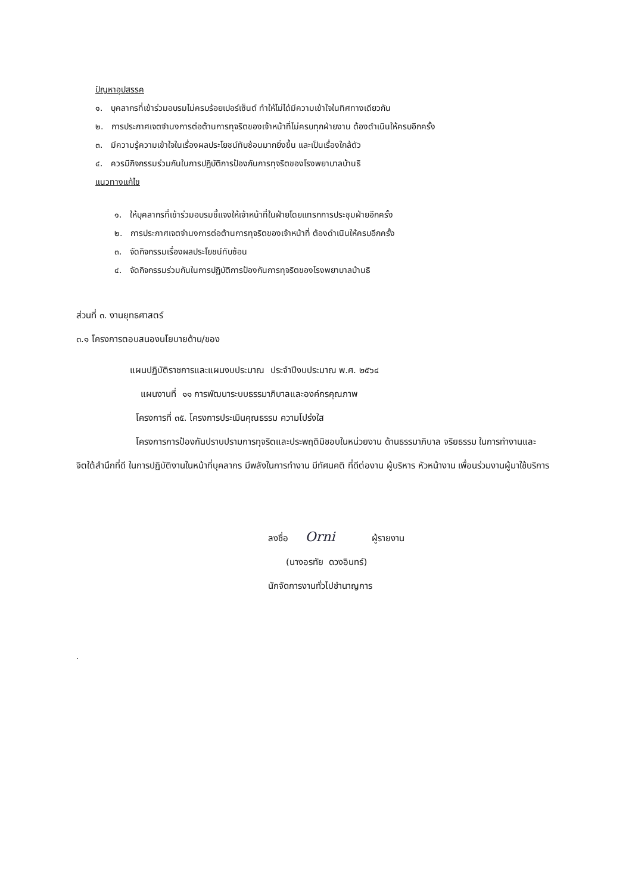ปัญหาอุปสรรค
๑. บุคลากรที่เข้าร่วมอบรมไม่ครบร้อยเปอร์เซ็นต์ ทำให้ไม่ได้มีความเข้าใจในทิศทางเดียวกัน
๒. การประกาศเจตจำนงการต่อต้านการทุจริตของเจ้าหน้าที่ไม่ครบทุกฝ่ายงาน ต้องดำเนินให้ครบอีกครั้ง
๓. มีความรู้ความเข้าใจในเรื่องผลประโยชน์ทับซ้อนมากยิ่งขึ้น และเป็นเรื่องใกล้ตัว
๔. ควรมีกิจกรรมร่วมกันในการปฏิบัติการป้องกันการทุจริตของโรงพยาบาลบ้านธิ
แนวทางแก้ไข
๑. ให้บุคลากรที่เข้าร่วมอบรมชี้แจงให้เจ้าหน้าที่ในฝ่ายโดยแทรกการประชุมฝ่ายอีกครั้ง
๒. การประกาศเจตจำนงการต่อต้านการทุจริตของเจ้าหน้าที่ ต้องดำเนินให้ครบอีกครั้ง
๓. จัดกิจกรรมเรื่องผลประโยชน์ทับซ้อน
๔. จัดกิจกรรมร่วมกันในการปฏิบัติการป้องกันการทุจริตของโรงพยาบาลบ้านธิ
ส่วนที่ ๓. งานยุทธศาสตร์
๓.๑ โครงการตอบสนองนโยบายด้าน/ของ
แผนปฏิบัติราชการและแผนงบประมาณ ประจำปีงบประมาณ พ.ศ. ๒๕๖๔
แผนงานที่ ๑๑ การพัฒนาระบบธรรมาภิบาลและองค์กรคุณภาพ
โครงการที่ ๓๕. โครงการประเมินคุณธรรม ความโปร่งใส
โครงการการป้องกันปราบปรามการทุจริตและประพฤติมิชอบในหน่วยงาน ด้านธรรมาภิบาล จริยธรรม ในการทำงานและจิตใต้สำนึกที่ดี ในการปฏิบัติงานในหน้าที่บุคลากร มีพลังในการทำงาน มีทัศนคติ ที่ดีต่องาน ผู้บริหาร หัวหน้างาน เพื่อนร่วมงานผู้มาใช้บริการ
ลงชื่อ Orni ผู้รายงาน
(นางอรทัย ดวงอินทร์)
นักจัดการงานทั่วไปชำนาญการ
.